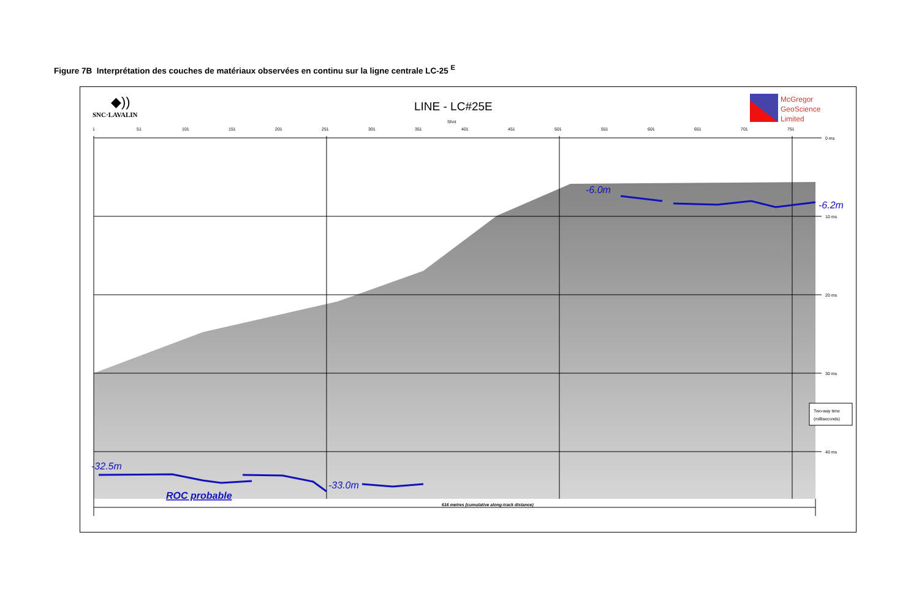Figure 7B Interprétation des couches de matériaux observées en continu sur la ligne centrale LC-25 <sup>E</sup>
SNC·LAVALIN
◆))
LINE - LC#25E
McGregor
GeoScience
Limited
Shot
1
51
101
151
201
251
301
351
401
451
501
551
601
651
701
751
0 ms
10 ms
20 ms
30 ms
40 ms
-32.5m
-33.0m
-6.0m
-6.2m
ROC probable
616 metres (cumulative along-track distance)
Two-way time
(milliseconds)